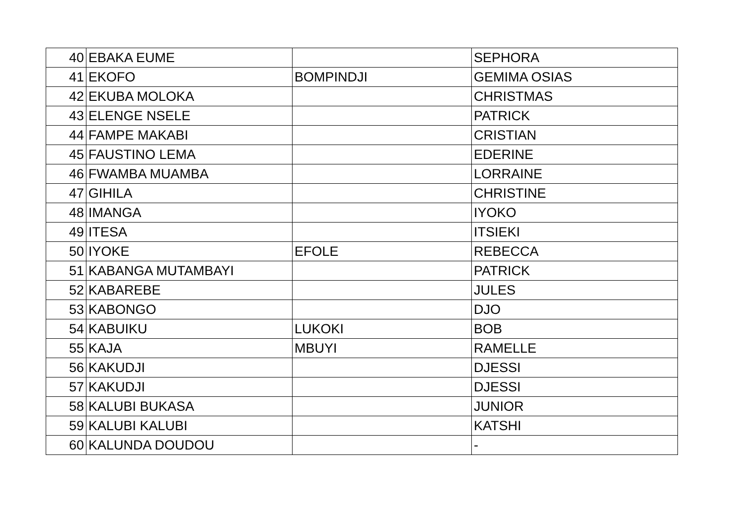| 40 | EBAKA EUME | | SEPHORA |
| 41 | EKOFO | BOMPINDJI | GEMIMA OSIAS |
| 42 | EKUBA MOLOKA | | CHRISTMAS |
| 43 | ELENGE NSELE | | PATRICK |
| 44 | FAMPE MAKABI | | CRISTIAN |
| 45 | FAUSTINO LEMA | | EDERINE |
| 46 | FWAMBA MUAMBA | | LORRAINE |
| 47 | GIHILA | | CHRISTINE |
| 48 | IMANGA | | IYOKO |
| 49 | ITESA | | ITSIEKI |
| 50 | IYOKE | EFOLE | REBECCA |
| 51 | KABANGA MUTAMBAYI | | PATRICK |
| 52 | KABAREBE | | JULES |
| 53 | KABONGO | | DJO |
| 54 | KABUIKU | LUKOKI | BOB |
| 55 | KAJA | MBUYI | RAMELLE |
| 56 | KAKUDJI | | DJESSI |
| 57 | KAKUDJI | | DJESSI |
| 58 | KALUBI BUKASA | | JUNIOR |
| 59 | KALUBI KALUBI | | KATSHI |
| 60 | KALUNDA DOUDOU | | - |